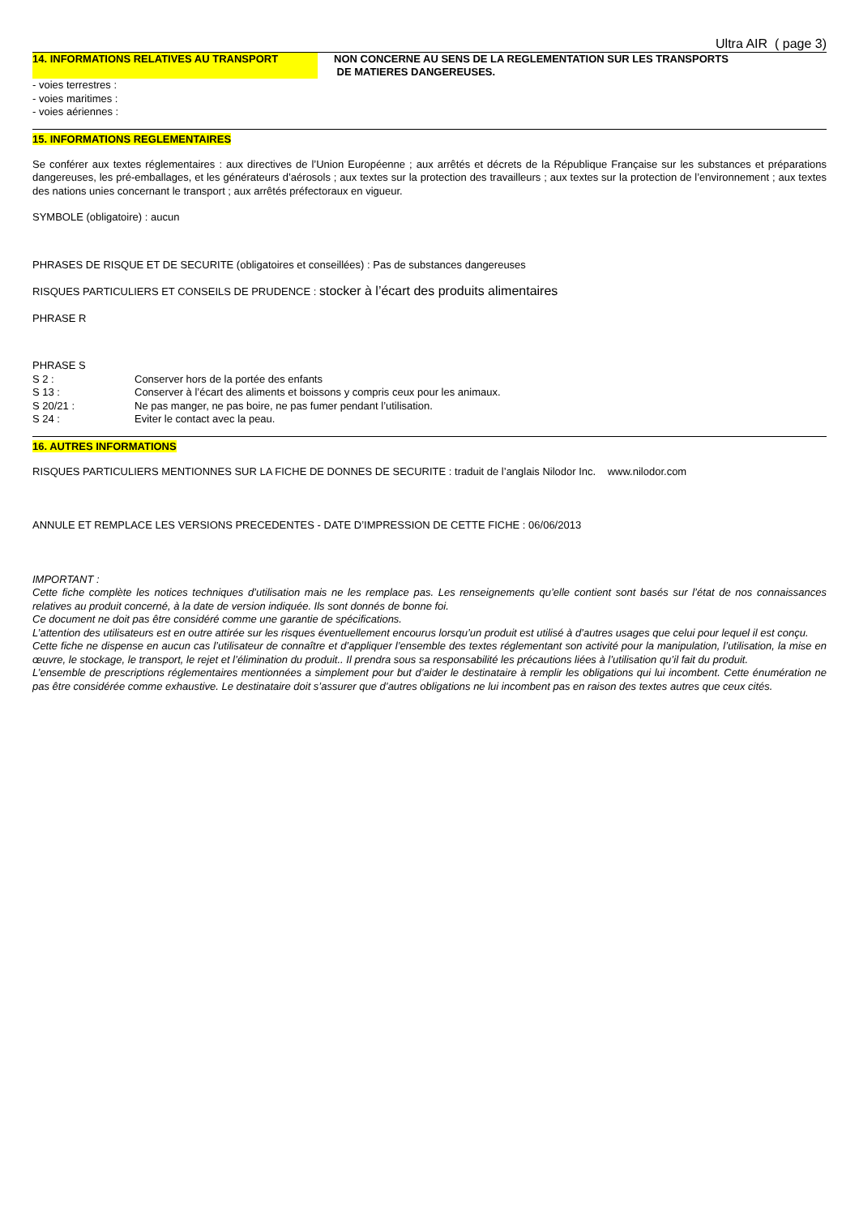Ultra AIR ( page 3)
14. INFORMATIONS RELATIVES AU TRANSPORT NON CONCERNE AU SENS DE LA REGLEMENTATION SUR LES TRANSPORTS
DE MATIERES DANGEREUSES.
- voies terrestres :
- voies maritimes :
- voies aériennes :
15. INFORMATIONS REGLEMENTAIRES
Se conférer aux textes réglementaires : aux directives de l’Union Européenne ; aux arrêtés et décrets de la République Française sur les substances et préparations dangereuses, les pré-emballages, et les générateurs d’aérosols ; aux textes sur la protection des travailleurs ; aux textes sur la protection de l’environnement ; aux textes des nations unies concernant le transport ; aux arrêtés préfectoraux en vigueur.
SYMBOLE (obligatoire) : aucun
PHRASES DE RISQUE ET DE SECURITE (obligatoires et conseillées) : Pas de substances dangereuses
RISQUES PARTICULIERS ET CONSEILS DE PRUDENCE : stocker à l’écart des produits alimentaires
PHRASE R
PHRASE S
S 2 : Conserver hors de la portée des enfants
S 13 : Conserver à l’écart des aliments et boissons y compris ceux pour les animaux.
S 20/21 : Ne pas manger, ne pas boire, ne pas fumer pendant l’utilisation.
S 24 : Eviter le contact avec la peau.
16. AUTRES INFORMATIONS
RISQUES PARTICULIERS MENTIONNES SUR LA FICHE DE DONNES DE SECURITE : traduit de l’anglais Nilodor Inc. www.nilodor.com
ANNULE ET REMPLACE LES VERSIONS PRECEDENTES - DATE D’IMPRESSION DE CETTE FICHE : 06/06/2013
IMPORTANT :
Cette fiche complète les notices techniques d’utilisation mais ne les remplace pas. Les renseignements qu’elle contient sont basés sur l’état de nos connaissances relatives au produit concerné, à la date de version indiquée. Ils sont donnés de bonne foi.
Ce document ne doit pas être considéré comme une garantie de spécifications.
L’attention des utilisateurs est en outre attirée sur les risques éventuellement encourus lorsqu’un produit est utilisé à d’autres usages que celui pour lequel il est conçu.
Cette fiche ne dispense en aucun cas l’utilisateur de connaître et d’appliquer l’ensemble des textes réglementant son activité pour la manipulation, l’utilisation, la mise en œuvre, le stockage, le transport, le rejet et l’élimination du produit.. Il prendra sous sa responsabilité les précautions liées à l’utilisation qu’il fait du produit.
L’ensemble de prescriptions réglementaires mentionnées a simplement pour but d’aider le destinataire à remplir les obligations qui lui incombent. Cette énumération ne pas être considérée comme exhaustive. Le destinataire doit s’assurer que d’autres obligations ne lui incombent pas en raison des textes autres que ceux cités.